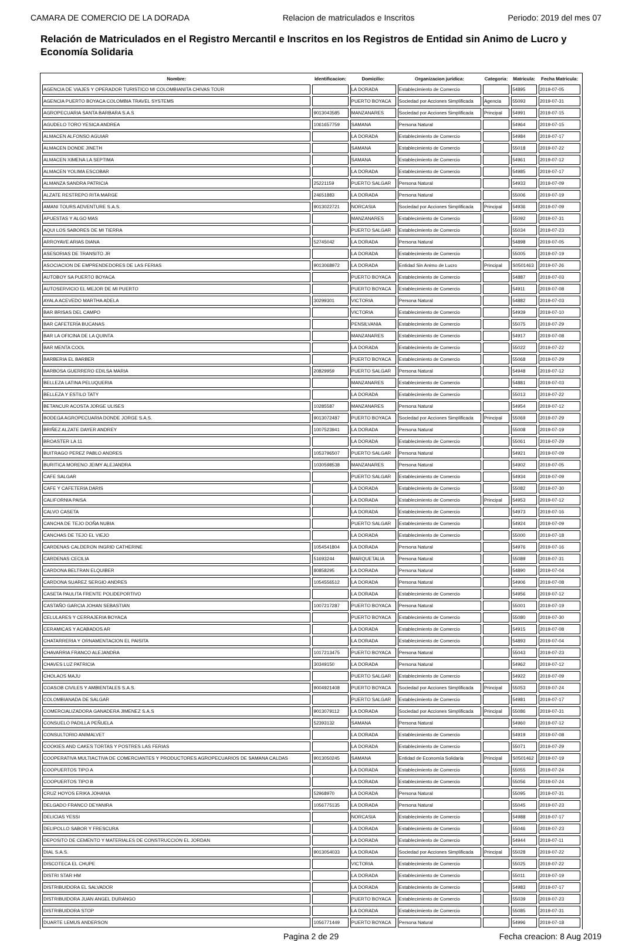CAMARA DE COMERCIO DE LA DORADA Relacion de matriculados e Inscritos Periodo: 2019 del mes 07
Relación de Matriculados en el Registro Mercantil e Inscritos en los Registros de Entidad sin Animo de Lucro y Economía Solidaria
| Nombre: | Identificacion: | Domicilio: | Organizacion juridica: | Categoria: | Matricula: | Fecha Matricula: |
| --- | --- | --- | --- | --- | --- | --- |
| AGENCIA DE VIAJES Y OPERADOR TURISTICO MI COLOMBIANITA CHIVAS TOUR | | LA DORADA | Establecimiento de Comercio | | 54895 | 2019-07-05 |
| AGENCIA PUERTO BOYACA COLOMBIA TRAVEL SYSTEMS | | PUERTO BOYACA | Sociedad por Acciones Simplificada | Agencia | 55093 | 2019-07-31 |
| AGROPECUARIA SANTA BARBARA S.A.S | 9013043585 | MANZANARES | Sociedad por Acciones Simplificada | Principal | 54991 | 2019-07-15 |
| AGUDELO TORO YESICA ANDREA | 1061657759 | SAMANA | Persona Natural | | 54964 | 2019-07-15 |
| ALMACEN ALFONSO AGUIAR | | LA DORADA | Establecimiento de Comercio | | 54984 | 2019-07-17 |
| ALMACEN DONDE JINETH | | SAMANA | Establecimiento de Comercio | | 55018 | 2019-07-22 |
| ALMACEN XIMENA LA SEPTIMA | | SAMANA | Establecimiento de Comercio | | 54961 | 2019-07-12 |
| ALMACEN YOLIMA ESCOBAR | | LA DORADA | Establecimiento de Comercio | | 54985 | 2019-07-17 |
| ALMANZA SANDRA PATRICIA | 25221159 | PUERTO SALGAR | Persona Natural | | 54933 | 2019-07-09 |
| ALZATE RESTREPO RITA MARGE | 24651883 | LA DORADA | Persona Natural | | 55006 | 2019-07-19 |
| AMANI TOURS ADVENTURE S.A.S. | 9013022721 | NORCASIA | Sociedad por Acciones Simplificada | Principal | 54936 | 2019-07-09 |
| APUESTAS Y ALGO MAS | | MANZANARES | Establecimiento de Comercio | | 55092 | 2019-07-31 |
| AQUI LOS SABORES DE MI TIERRA | | PUERTO SALGAR | Establecimiento de Comercio | | 55034 | 2019-07-23 |
| ARROYAVE ARIAS DIANA | 52745042 | LA DORADA | Persona Natural | | 54898 | 2019-07-05 |
| ASESORIAS DE TRANSITO JR | | LA DORADA | Establecimiento de Comercio | | 55005 | 2019-07-19 |
| ASOCIACION DE EMPRENDEDORES DE LAS FERIAS | 9013068972 | LA DORADA | Entidad Sin Animo de Lucro | Principal | S0501463 | 2019-07-26 |
| AUTOBOY SA PUERTO BOYACA | | PUERTO BOYACA | Establecimiento de Comercio | | 54887 | 2019-07-03 |
| AUTOSERVICIO EL MEJOR DE MI PUERTO | | PUERTO BOYACA | Establecimiento de Comercio | | 54911 | 2019-07-08 |
| AYALA ACEVEDO MARTHA ADELA | 30299301 | VICTORIA | Persona Natural | | 54882 | 2019-07-03 |
| BAR BRISAS DEL CAMPO | | VICTORIA | Establecimiento de Comercio | | 54939 | 2019-07-10 |
| BAR CAFETERÍA BUCANAS | | PENSILVANIA | Establecimiento de Comercio | | 55075 | 2019-07-29 |
| BAR LA OFICINA DE LA QUINTA | | MANZANARES | Establecimiento de Comercio | | 54917 | 2019-07-08 |
| BAR MENTA COOL | | LA DORADA | Establecimiento de Comercio | | 55022 | 2019-07-22 |
| BARBERIA EL BARBER | | PUERTO BOYACA | Establecimiento de Comercio | | 55068 | 2019-07-29 |
| BARBOSA GUERRERO EDILSA MARIA | 20829959 | PUERTO SALGAR | Persona Natural | | 54948 | 2019-07-12 |
| BELLEZA LATINA PELUQUERIA | | MANZANARES | Establecimiento de Comercio | | 54881 | 2019-07-03 |
| BELLEZA Y ESTILO TATY | | LA DORADA | Establecimiento de Comercio | | 55013 | 2019-07-22 |
| BETANCUR ACOSTA JORGE ULISES | 10285587 | MANZANARES | Persona Natural | | 54954 | 2019-07-12 |
| BODEGA AGROPECUARIA DONDE JORGE S.A.S. | 9013072487 | PUERTO BOYACA | Sociedad por Acciones Simplificada | Principal | 55069 | 2019-07-29 |
| BRIÑEZ ALZATE DAYER ANDREY | 1007523941 | LA DORADA | Persona Natural | | 55008 | 2019-07-19 |
| BROASTER LA 11 | | LA DORADA | Establecimiento de Comercio | | 55061 | 2019-07-29 |
| BUITRAGO PEREZ PABLO ANDRES | 1053796507 | PUERTO SALGAR | Persona Natural | | 54921 | 2019-07-09 |
| BURITICA MORENO JEIMY ALEJANDRA | 1030598538 | MANZANARES | Persona Natural | | 54902 | 2019-07-05 |
| CAFE SALGAR | | PUERTO SALGAR | Establecimiento de Comercio | | 54934 | 2019-07-09 |
| CAFE Y CAFETERIA DARIS | | LA DORADA | Establecimiento de Comercio | | 55082 | 2019-07-30 |
| CALIFORNIA PAISA | | LA DORADA | Establecimiento de Comercio | Principal | 54953 | 2019-07-12 |
| CALVO CASETA | | LA DORADA | Establecimiento de Comercio | | 54973 | 2019-07-16 |
| CANCHA DE TEJO DOÑA NUBIA | | PUERTO SALGAR | Establecimiento de Comercio | | 54924 | 2019-07-09 |
| CANCHAS DE TEJO EL VIEJO | | LA DORADA | Establecimiento de Comercio | | 55000 | 2019-07-18 |
| CARDENAS CALDERON INGRID CATHERINE | 1054541804 | LA DORADA | Persona Natural | | 54976 | 2019-07-16 |
| CARDENAS CECILIA | 51693244 | MARQUETALIA | Persona Natural | | 55089 | 2019-07-31 |
| CARDONA BELTRAN ELQUIBER | 80858295 | LA DORADA | Persona Natural | | 54890 | 2019-07-04 |
| CARDONA SUAREZ SERGIO ANDRES | 1054556512 | LA DORADA | Persona Natural | | 54906 | 2019-07-08 |
| CASETA PAULITA FRENTE POLIDEPORTIVO | | LA DORADA | Establecimiento de Comercio | | 54956 | 2019-07-12 |
| CASTAÑO GARCIA JOHAN SEBASTIAN | 1007217287 | PUERTO BOYACA | Persona Natural | | 55001 | 2019-07-19 |
| CELULARES Y CERRAJERIA BOYACA | | PUERTO BOYACA | Establecimiento de Comercio | | 55080 | 2019-07-30 |
| CERAMICAS Y ACABADOS AR | | LA DORADA | Establecimiento de Comercio | | 54915 | 2019-07-08 |
| CHATARRERIA Y ORNAMENTACION EL PAISITA | | LA DORADA | Establecimiento de Comercio | | 54893 | 2019-07-04 |
| CHAVARRIA FRANCO ALEJANDRA | 1017213475 | PUERTO BOYACA | Persona Natural | | 55043 | 2019-07-23 |
| CHAVES LUZ PATRICIA | 30349150 | LA DORADA | Persona Natural | | 54962 | 2019-07-12 |
| CHOLAOS MAJU | | PUERTO SALGAR | Establecimiento de Comercio | | 54922 | 2019-07-09 |
| COASOB CIVILES Y AMBIENTALES S.A.S. | 9004921408 | PUERTO BOYACA | Sociedad por Acciones Simplificada | Principal | 55053 | 2019-07-24 |
| COLOMBIANADA DE SALGAR | | PUERTO SALGAR | Establecimiento de Comercio | | 54981 | 2019-07-17 |
| COMERCIALIZADORA GANADERA JIMENEZ S.A.S | 9013079112 | LA DORADA | Sociedad por Acciones Simplificada | Principal | 55086 | 2019-07-31 |
| CONSUELO PADILLA PEÑUELA | 52393132 | SAMANA | Persona Natural | | 54960 | 2019-07-12 |
| CONSULTORIO ANIMALVET | | LA DORADA | Establecimiento de Comercio | | 54919 | 2019-07-08 |
| COOKIES AND CAKES TORTAS Y POSTRES LAS FERIAS | | LA DORADA | Establecimiento de Comercio | | 55071 | 2019-07-29 |
| COOPERATIVA MULTIACTIVA DE COMERCIANTES Y PRODUCTORES AGROPECUARIOS DE SAMANA CALDAS | 9013050245 | SAMANA | Entidad de Economía Solidaria | Principal | S0501462 | 2019-07-19 |
| COOPUERTOS TIPO A | | LA DORADA | Establecimiento de Comercio | | 55055 | 2019-07-24 |
| COOPUERTOS TIPO B | | LA DORADA | Establecimiento de Comercio | | 55056 | 2019-07-24 |
| CRUZ HOYOS ERIKA JOHANA | 52968970 | LA DORADA | Persona Natural | | 55095 | 2019-07-31 |
| DELGADO FRANCO DEYANIRA | 1056775135 | LA DORADA | Persona Natural | | 55045 | 2019-07-23 |
| DELICIAS YESSI | | NORCASIA | Establecimiento de Comercio | | 54988 | 2019-07-17 |
| DELIPOLLO SABOR Y FRESCURA | | LA DORADA | Establecimiento de Comercio | | 55046 | 2019-07-23 |
| DEPOSITO DE CEMENTO Y MATERIALES DE CONSTRUCCION EL JORDAN | | LA DORADA | Establecimiento de Comercio | | 54944 | 2019-07-11 |
| DIAL S.A.S. | 9013054033 | LA DORADA | Sociedad por Acciones Simplificada | Principal | 55028 | 2019-07-22 |
| DISCOTECA EL CHUPE | | VICTORIA | Establecimiento de Comercio | | 55025 | 2019-07-22 |
| DISTRI STAR HM | | LA DORADA | Establecimiento de Comercio | | 55011 | 2019-07-19 |
| DISTRIBUIDORA EL SALVADOR | | LA DORADA | Establecimiento de Comercio | | 54983 | 2019-07-17 |
| DISTRIBUIDORA JUAN ANGEL DURANGO | | PUERTO BOYACA | Establecimiento de Comercio | | 55039 | 2019-07-23 |
| DISTRIBUIDORA STOP | | LA DORADA | Establecimiento de Comercio | | 55085 | 2019-07-31 |
| DUARTE LEMUS ANDERSON | 1056771449 | PUERTO BOYACA | Persona Natural | | 54996 | 2019-07-18 |
Pagina 2 de 29 Fecha creacion: 8 Aug 2019